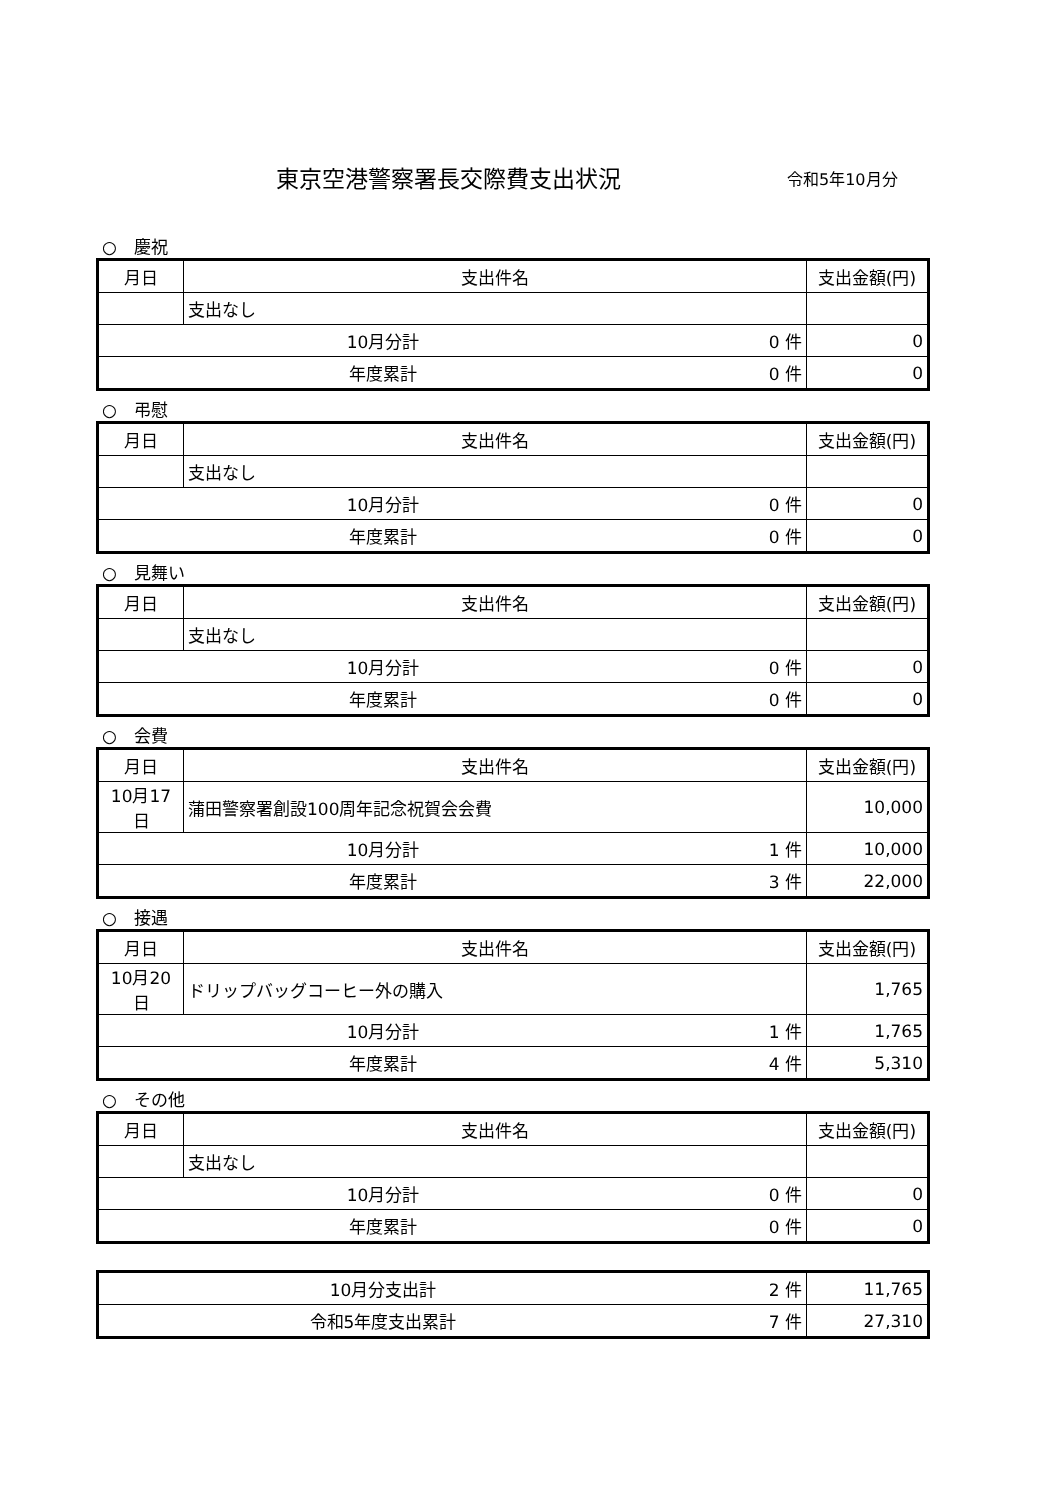東京空港警察署長交際費支出状況 令和5年10月分
○　慶祝
| 月日 | 支出件名 | 支出金額(円) |
| --- | --- | --- |
| | 支出なし | |
| 10月分計 0 件 | | 0 |
| 年度累計 0 件 | | 0 |
○　弔慰
| 月日 | 支出件名 | 支出金額(円) |
| --- | --- | --- |
| | 支出なし | |
| 10月分計 0 件 | | 0 |
| 年度累計 0 件 | | 0 |
○　見舞い
| 月日 | 支出件名 | 支出金額(円) |
| --- | --- | --- |
| | 支出なし | |
| 10月分計 0 件 | | 0 |
| 年度累計 0 件 | | 0 |
○　会費
| 月日 | 支出件名 | 支出金額(円) |
| --- | --- | --- |
| 10月17日 | 蒲田警察署創設100周年記念祝賀会会費 | 10,000 |
| 10月分計 1 件 | | 10,000 |
| 年度累計 3 件 | | 22,000 |
○　接遇
| 月日 | 支出件名 | 支出金額(円) |
| --- | --- | --- |
| 10月20日 | ドリップバッグコーヒー外の購入 | 1,765 |
| 10月分計 1 件 | | 1,765 |
| 年度累計 4 件 | | 5,310 |
○　その他
| 月日 | 支出件名 | 支出金額(円) |
| --- | --- | --- |
| | 支出なし | |
| 10月分計 0 件 | | 0 |
| 年度累計 0 件 | | 0 |
| 10月分支出計 2 件 | 11,765 |
| 令和5年度支出累計 7 件 | 27,310 |